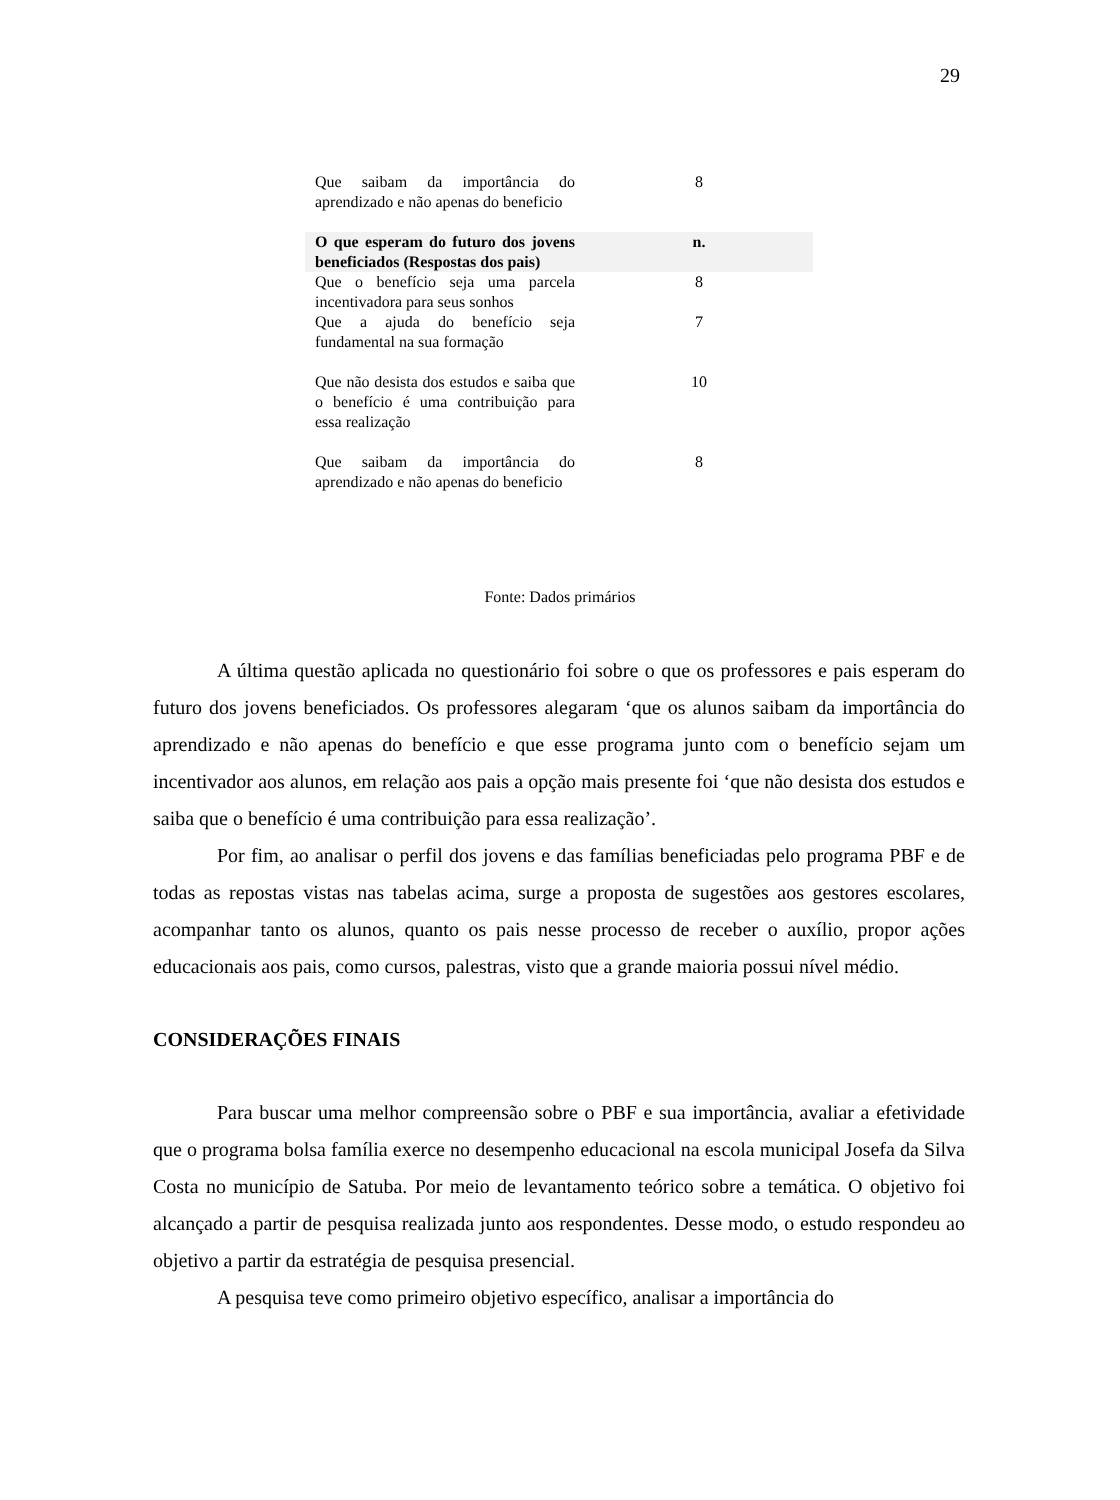29
| Que saibam da importância do aprendizado e não apenas do beneficio | 8 |
| O que esperam do futuro dos jovens beneficiados (Respostas dos pais) | n. |
| Que o benefício seja uma parcela incentivadora para seus sonhos | 8 |
| Que a ajuda do benefício seja fundamental na sua formação | 7 |
| Que não desista dos estudos e saiba que o benefício é uma contribuição para essa realização | 10 |
| Que saibam da importância do aprendizado e não apenas do beneficio | 8 |
Fonte: Dados primários
A última questão aplicada no questionário foi sobre o que os professores e pais esperam do futuro dos jovens beneficiados. Os professores alegaram ‘que os alunos saibam da importância do aprendizado e não apenas do benefício e que esse programa junto com o benefício sejam um incentivador aos alunos, em relação aos pais a opção mais presente foi ‘que não desista dos estudos e saiba que o benefício é uma contribuição para essa realização’.
Por fim, ao analisar o perfil dos jovens e das famílias beneficiadas pelo programa PBF e de todas as repostas vistas nas tabelas acima, surge a proposta de sugestões aos gestores escolares, acompanhar tanto os alunos, quanto os pais nesse processo de receber o auxílio, propor ações educacionais aos pais, como cursos, palestras, visto que a grande maioria possui nível médio.
CONSIDERAÇÕES FINAIS
Para buscar uma melhor compreensão sobre o PBF e sua importância, avaliar a efetividade que o programa bolsa família exerce no desempenho educacional na escola municipal Josefa da Silva Costa no município de Satuba. Por meio de levantamento teórico sobre a temática. O objetivo foi alcançado a partir de pesquisa realizada junto aos respondentes. Desse modo, o estudo respondeu ao objetivo a partir da estratégia de pesquisa presencial.
A pesquisa teve como primeiro objetivo específico, analisar a importância do